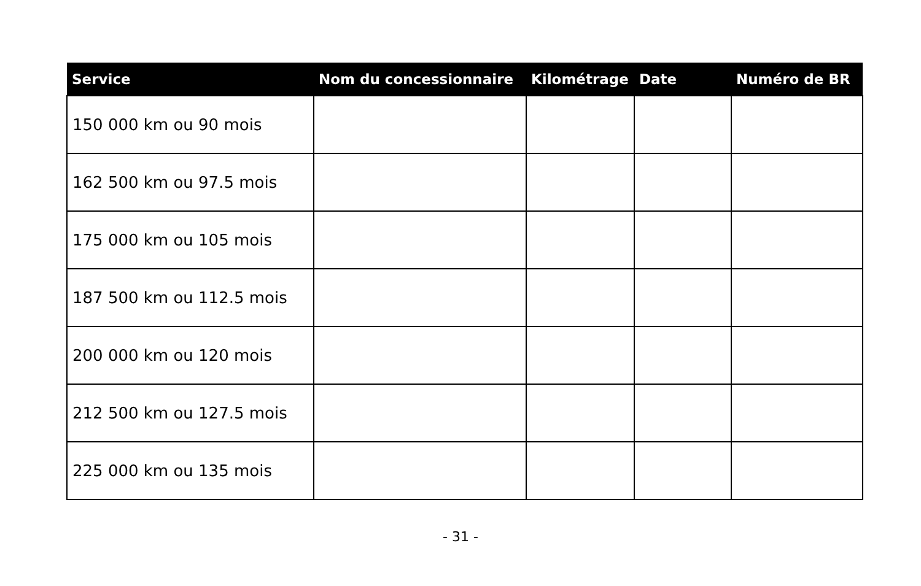| Service | Nom du concessionnaire | Kilométrage | Date | Numéro de BR |
| --- | --- | --- | --- | --- |
| 150 000 km ou 90 mois | | | | |
| 162 500 km ou 97.5 mois | | | | |
| 175 000 km ou 105 mois | | | | |
| 187 500 km ou 112.5 mois | | | | |
| 200 000 km ou 120 mois | | | | |
| 212 500 km ou 127.5 mois | | | | |
| 225 000 km ou 135 mois | | | | |
- 31 -